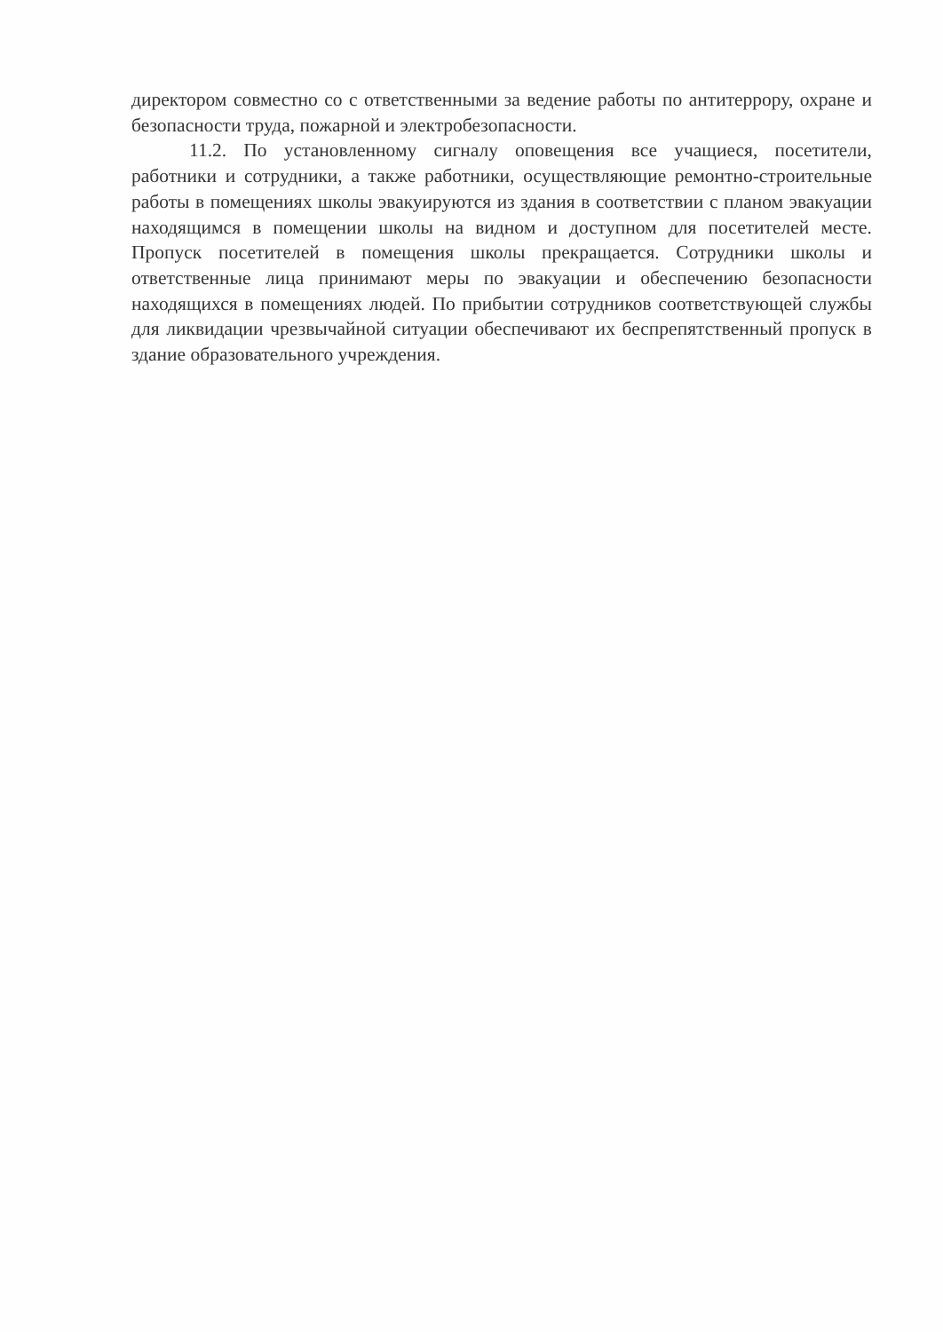директором совместно со с ответственными за ведение работы по антитеррору, охране и безопасности труда, пожарной и электробезопасности.
11.2. По установленному сигналу оповещения все учащиеся, посетители, работники и сотрудники, а также работники, осуществляющие ремонтно-строительные работы в помещениях школы эвакуируются из здания в соответствии с планом эвакуации находящимся в помещении школы на видном и доступном для посетителей месте. Пропуск посетителей в помещения школы прекращается. Сотрудники школы и ответственные лица принимают меры по эвакуации и обеспечению безопасности находящихся в помещениях людей. По прибытии сотрудников соответствующей службы для ликвидации чрезвычайной ситуации обеспечивают их беспрепятственный пропуск в здание образовательного учреждения.